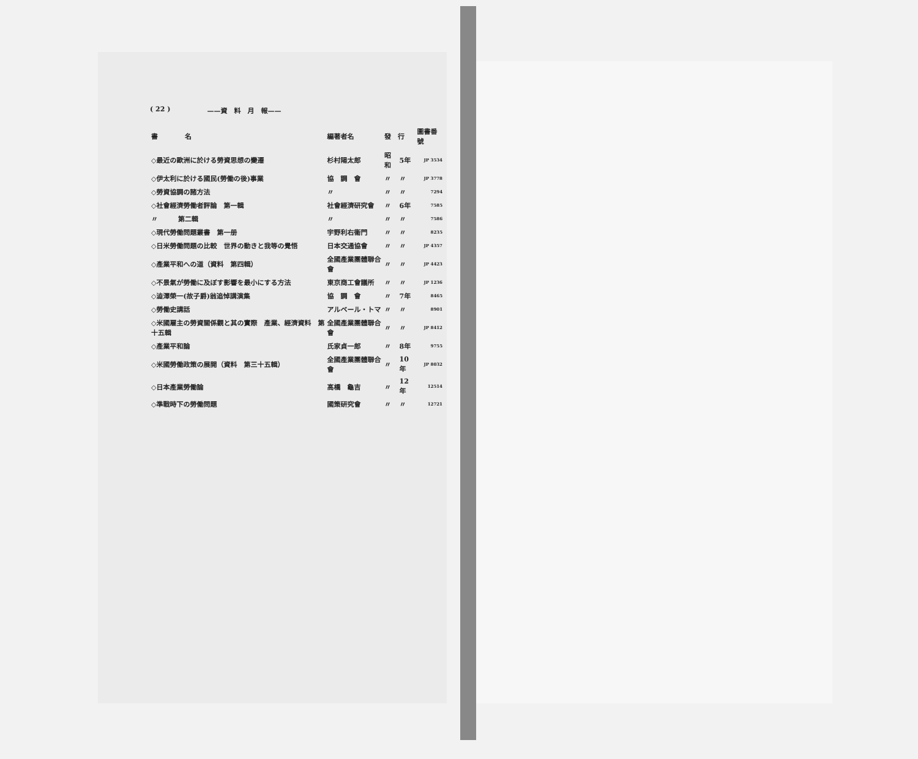( 22 ) ——資　料　月　報——
| 書 名 | 編著者名 | 發 行 | | 圖書番號 |
| --- | --- | --- | --- | --- |
| ◇最近の歐洲に於ける勞資思想の變遷 | 杉村陽太郎 | 昭和 | 5年 | JP 3534 |
| ◇伊太利に於ける國民(勞働の後)事業 | 協 調 會 | 〃 | 〃 | JP 3778 |
| ◇勞資協調の諸方法 | 〃 | 〃 | 〃 | 7294 |
| ◇社會經濟勞働者評論 第一輯 | 社會經濟研究會 | 〃 | 6年 | 7585 |
| 〃 第二輯 | 〃 | 〃 | 〃 | 7586 |
| ◇現代勞働問題叢書 第一册 | 宇野利右衞門 | 〃 | 〃 | 8235 |
| ◇日米勞働問題の比較 世界の動きと我等の覺悟 | 日本交通協會 | 〃 | 〃 | JP 4357 |
| ◇產業平和への道（資料 第四輯） | 全國產業團體聯合會 | 〃 | 〃 | JP 4423 |
| ◇不景氣が勞働に及ぼす影響を最小にする方法 | 東京商工會議所 | 〃 | 〃 | JP 1236 |
| ◇澁澤榮一(故子爵)翁追悼講演集 | 協 調 會 | 〃 | 7年 | 8465 |
| ◇勞働史講話 | アルベール・トマ | 〃 | 〃 | 8901 |
| ◇米國雇主の勞資關係觀と其の實際 產業、經濟資料 第十五輯 | 全國產業團體聯合會 | 〃 | 〃 | JP 8412 |
| ◇產業平和論 | 氏家貞一郎 | 〃 | 8年 | 9755 |
| ◇米國勞働政策の展開（資料 第三十五輯） | 全國產業團體聯合會 | 〃 | 10年 | JP 8032 |
| ◇日本產業勞働論 | 高橋 龜吉 | 〃 | 12年 | 12514 |
| ◇準戰時下の勞働問題 | 國策研究會 | 〃 | 〃 | 12721 |